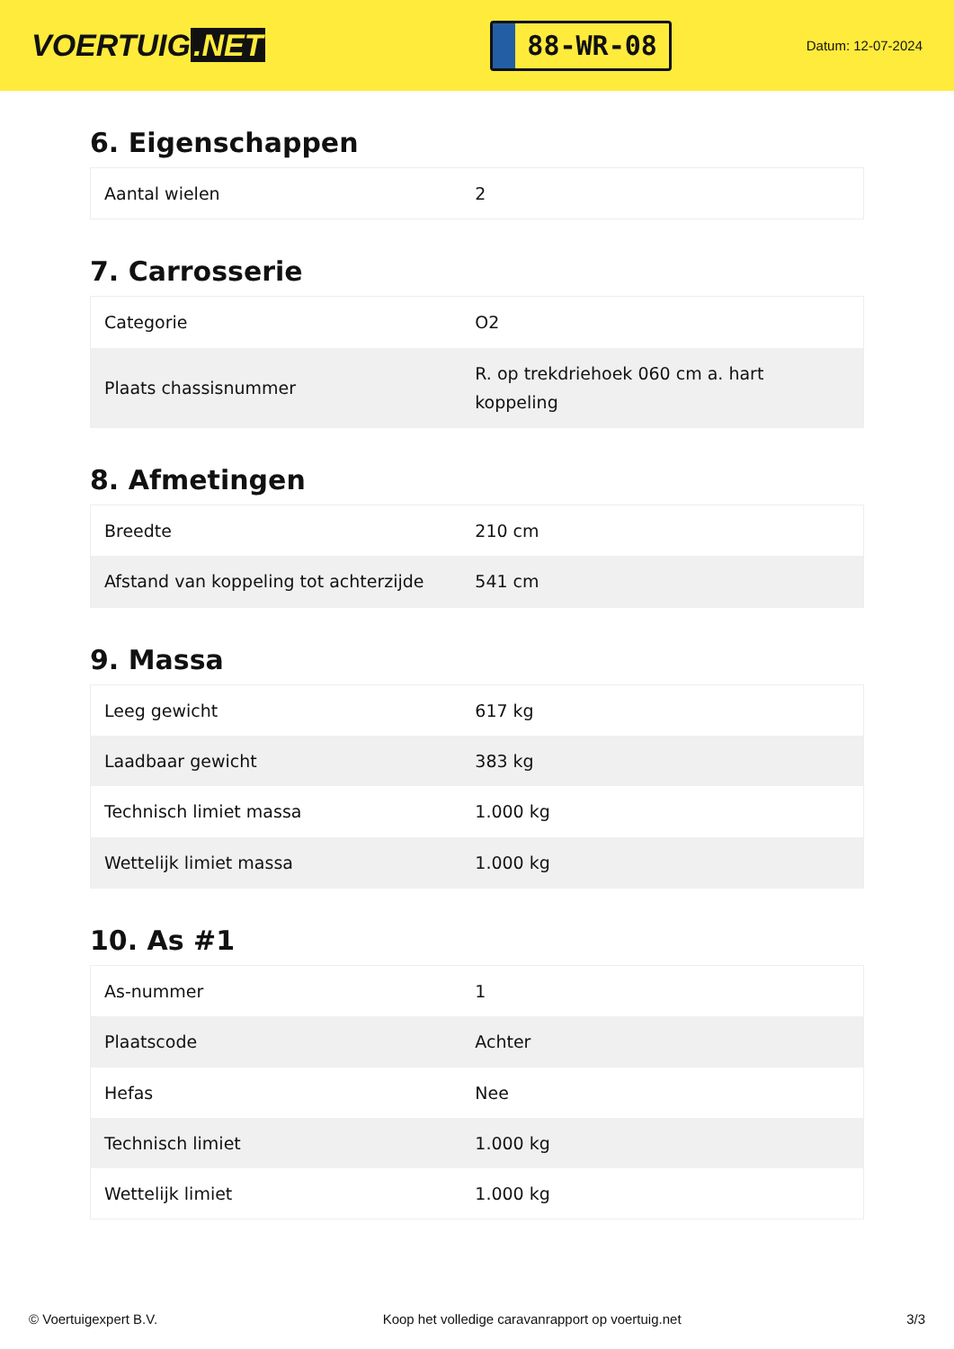VOERTUIG.NET
88-WR-08
Datum: 12-07-2024
6. Eigenschappen
| Aantal wielen | 2 |
7. Carrosserie
| Categorie | O2 |
| Plaats chassisnummer | R. op trekdriehoek 060 cm a. hart koppeling |
8. Afmetingen
| Breedte | 210 cm |
| Afstand van koppeling tot achterzijde | 541 cm |
9. Massa
| Leeg gewicht | 617 kg |
| Laadbaar gewicht | 383 kg |
| Technisch limiet massa | 1.000 kg |
| Wettelijk limiet massa | 1.000 kg |
10. As #1
| As-nummer | 1 |
| Plaatscode | Achter |
| Hefas | Nee |
| Technisch limiet | 1.000 kg |
| Wettelijk limiet | 1.000 kg |
© Voertuigexpert B.V. Koop het volledige caravanrapport op voertuig.net 3/3